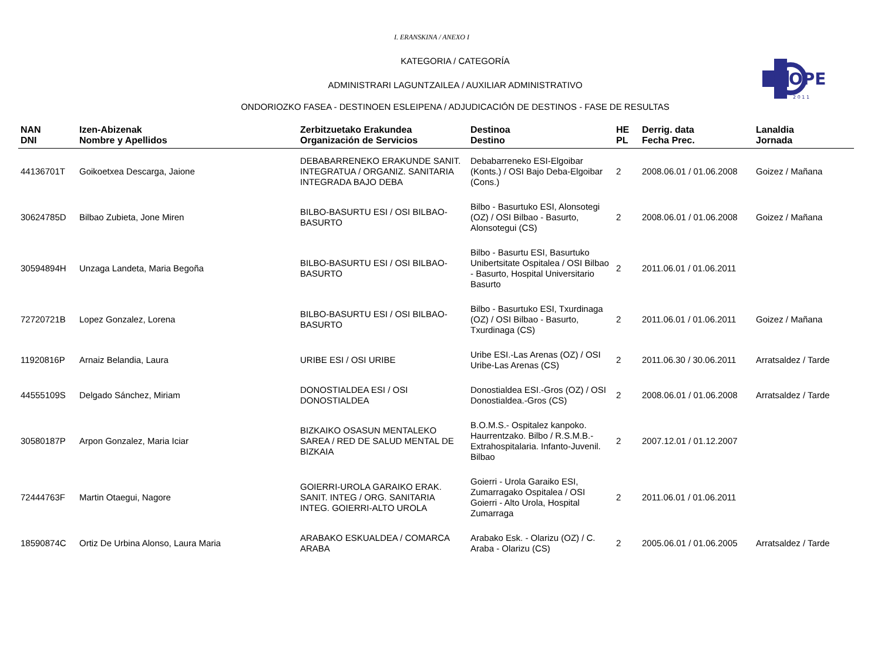OPE
2 0 1 1
I. ERANSKINA / ANEXO I
KATEGORIA / CATEGORÍA
ADMINISTRARI LAGUNTZAILEA / AUXILIAR ADMINISTRATIVO
ONDORIOZKO FASEA - DESTINOEN ESLEIPENA / ADJUDICACIÓN DE DESTINOS - FASE DE RESULTAS
| NAN DNI | Izen-Abizenak Nombre y Apellidos | Zerbitzuetako Erakundea Organización de Servicios | Destinoa Destino | HE PL | Derrig. data Fecha Prec. | Lanaldia Jornada |
| --- | --- | --- | --- | --- | --- | --- |
| 44136701T | Goikoetxea Descarga, Jaione | DEBABARRENEKO ERAKUNDE SANIT. INTEGRATUA / ORGANIZ. SANITARIA INTEGRADA BAJO DEBA | Debabarreneko ESI-Elgoibar (Konts.) / OSI Bajo Deba-Elgoibar (Cons.) | 2 | 2008.06.01 / 01.06.2008 | Goizez / Mañana |
| 30624785D | Bilbao Zubieta, Jone Miren | BILBO-BASURTU ESI / OSI BILBAO-BASURTO | Bilbo - Basurtuko ESI, Alonsotegi (OZ) / OSI Bilbao - Basurto, Alonsotegui (CS) | 2 | 2008.06.01 / 01.06.2008 | Goizez / Mañana |
| 30594894H | Unzaga Landeta, Maria Begoña | BILBO-BASURTU ESI / OSI BILBAO-BASURTO | Bilbo - Basurtu ESI, Basurtuko Unibertsitate Ospitalea / OSI Bilbao - Basurto, Hospital Universitario Basurto | 2 | 2011.06.01 / 01.06.2011 | |
| 72720721B | Lopez Gonzalez, Lorena | BILBO-BASURTU ESI / OSI BILBAO-BASURTO | Bilbo - Basurtuko ESI, Txurdinaga (OZ) / OSI Bilbao - Basurto, Txurdinaga (CS) | 2 | 2011.06.01 / 01.06.2011 | Goizez / Mañana |
| 11920816P | Arnaiz Belandia, Laura | URIBE ESI / OSI URIBE | Uribe ESI.-Las Arenas (OZ) / OSI Uribe-Las Arenas (CS) | 2 | 2011.06.30 / 30.06.2011 | Arratsaldez / Tarde |
| 44555109S | Delgado Sánchez, Miriam | DONOSTIALDEA ESI / OSI DONOSTIALDEA | Donostialdea ESI.-Gros (OZ) / OSI Donostialdea.-Gros (CS) | 2 | 2008.06.01 / 01.06.2008 | Arratsaldez / Tarde |
| 30580187P | Arpon Gonzalez, Maria Iciar | BIZKAIKO OSASUN MENTALEKO SAREA / RED DE SALUD MENTAL DE BIZKAIA | B.O.M.S.- Ospitalez kanpoko. Haurrentzako. Bilbo / R.S.M.B.- Extrahospitalaria. Infanto-Juvenil. Bilbao | 2 | 2007.12.01 / 01.12.2007 | |
| 72444763F | Martin Otaegui, Nagore | GOIERRI-UROLA GARAIKO ERAK. SANIT. INTEG / ORG. SANITARIA INTEG. GOIERRI-ALTO UROLA | Goierri - Urola Garaiko ESI, Zumarragako Ospitalea / OSI Goierri - Alto Urola, Hospital Zumarraga | 2 | 2011.06.01 / 01.06.2011 | |
| 18590874C | Ortiz De Urbina Alonso, Laura Maria | ARABAKO ESKUALDEA / COMARCA ARABA | Arabako Esk. - Olarizu (OZ) / C. Araba - Olarizu (CS) | 2 | 2005.06.01 / 01.06.2005 | Arratsaldez / Tarde |